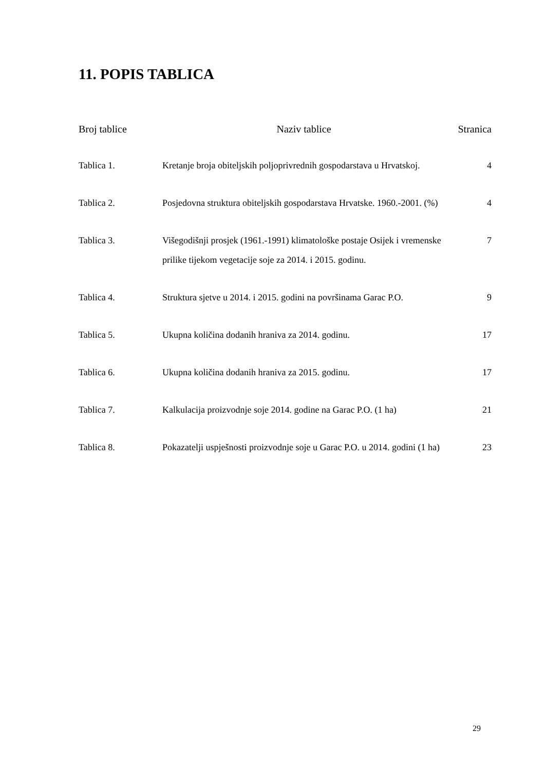11. POPIS TABLICA
| Broj tablice | Naziv tablice | Stranica |
| --- | --- | --- |
| Tablica 1. | Kretanje broja obiteljskih poljoprivrednih gospodarstava u Hrvatskoj. | 4 |
| Tablica 2. | Posjedovna struktura obiteljskih gospodarstava Hrvatske. 1960.-2001. (%) | 4 |
| Tablica 3. | Višegodišnji prosjek (1961.-1991) klimatološke postaje Osijek i vremenske prilike tijekom vegetacije soje za 2014. i 2015. godinu. | 7 |
| Tablica 4. | Struktura sjetve u 2014. i 2015. godini na površinama Garac P.O. | 9 |
| Tablica 5. | Ukupna količina dodanih hraniva za 2014. godinu. | 17 |
| Tablica 6. | Ukupna količina dodanih hraniva za 2015. godinu. | 17 |
| Tablica 7. | Kalkulacija proizvodnje soje 2014. godine na Garac P.O. (1 ha) | 21 |
| Tablica 8. | Pokazatelji uspješnosti proizvodnje soje u Garac P.O. u 2014. godini (1 ha) | 23 |
29